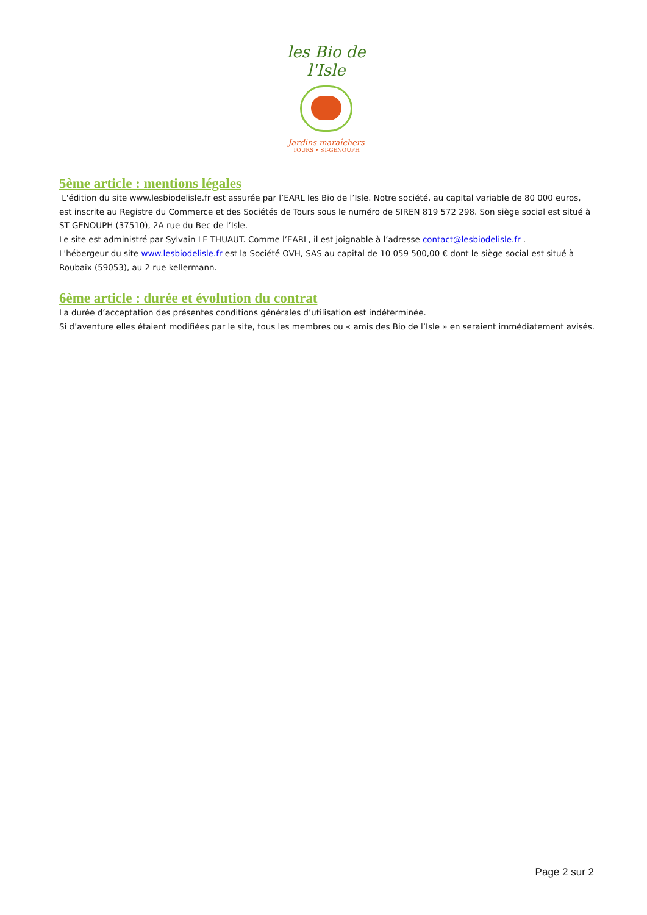les Bio de l'Isle
Jardins maraîchers
TOURS • ST-GENOUPH
5ème article : mentions légales
L'édition du site www.lesbiodelisle.fr est assurée par l’EARL les Bio de l’Isle. Notre société, au capital variable de 80 000 euros, est inscrite au Registre du Commerce et des Sociétés de Tours sous le numéro de SIREN 819 572 298. Son siège social est situé à ST GENOUPH (37510), 2A rue du Bec de l’Isle.
Le site est administré par Sylvain LE THUAUT. Comme l’EARL, il est joignable à l’adresse contact@lesbiodelisle.fr .
L'hébergeur du site www.lesbiodelisle.fr est la Société OVH, SAS au capital de 10 059 500,00 € dont le siège social est situé à Roubaix (59053), au 2 rue kellermann.
6ème article : durée et évolution du contrat
La durée d’acceptation des présentes conditions générales d’utilisation est indéterminée.
Si d’aventure elles étaient modifiées par le site, tous les membres ou « amis des Bio de l’Isle » en seraient immédiatement avisés.
Page 2 sur 2